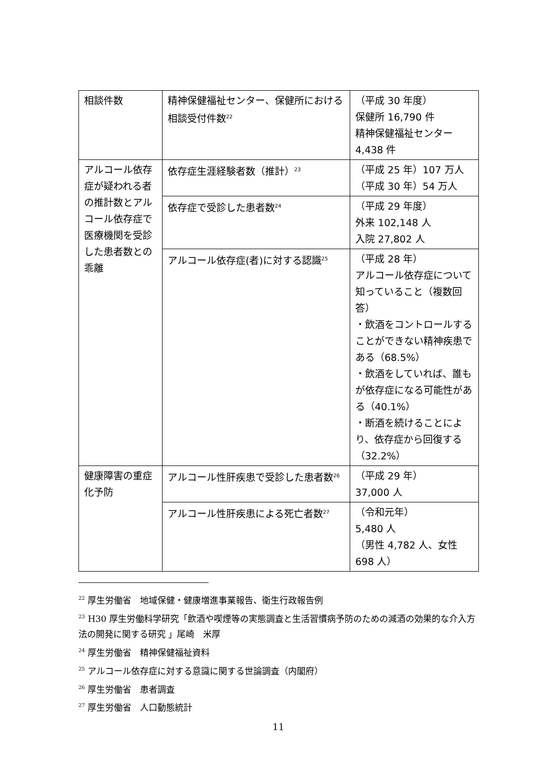| 相談件数 | 精神保健福祉センター、保健所における相談受付件数<sup>22</sup> | （平成 30 年度） 保健所 16,790 件 精神保健福祉センター 4,438 件 |
| アルコール依存症が疑われる者の推計数とアルコール依存症で医療機関を受診した患者数との乖離 | 依存症生涯経験者数（推計）<sup>23</sup> | （平成 25 年）107 万人 （平成 30 年）54 万人 |
| | 依存症で受診した患者数<sup>24</sup> | （平成 29 年度） 外来 102,148 人 入院 27,802 人 |
| | アルコール依存症(者)に対する認識<sup>25</sup> | （平成 28 年） アルコール依存症について知っていること（複数回答） ・飲酒をコントロールすることができない精神疾患である（68.5%） ・飲酒をしていれば、誰もが依存症になる可能性がある（40.1%） ・断酒を続けることにより、依存症から回復する（32.2%） |
| 健康障害の重症化予防 | アルコール性肝疾患で受診した患者数<sup>26</sup> | （平成 29 年） 37,000 人 |
| | アルコール性肝疾患による死亡者数<sup>27</sup> | （令和元年） 5,480 人 （男性 4,782 人、女性 698 人） |
<sup>22</sup> 厚生労働省　地域保健・健康増進事業報告、衛生行政報告例
<sup>23</sup> H30 厚生労働科学研究「飲酒や喫煙等の実態調査と生活習慣病予防のための減酒の効果的な介入方法の開発に関する研究 」尾崎　米厚
<sup>24</sup> 厚生労働省　精神保健福祉資料
<sup>25</sup> アルコール依存症に対する意識に関する世論調査（内閣府）
<sup>26</sup> 厚生労働省　患者調査
<sup>27</sup> 厚生労働省　人口動態統計
11